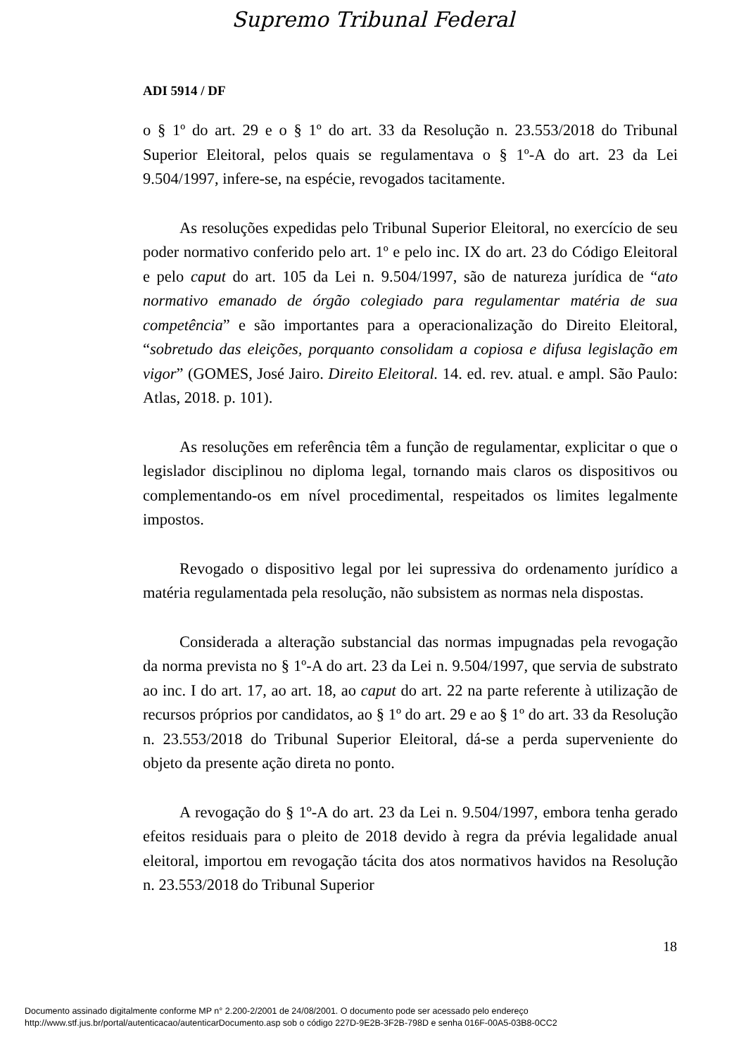Supremo Tribunal Federal
ADI 5914 / DF
o § 1º do art. 29 e o § 1º do art. 33 da Resolução n. 23.553/2018 do Tribunal Superior Eleitoral, pelos quais se regulamentava o § 1º-A do art. 23 da Lei 9.504/1997, infere-se, na espécie, revogados tacitamente.
As resoluções expedidas pelo Tribunal Superior Eleitoral, no exercício de seu poder normativo conferido pelo art. 1º e pelo inc. IX do art. 23 do Código Eleitoral e pelo caput do art. 105 da Lei n. 9.504/1997, são de natureza jurídica de “ato normativo emanado de órgão colegiado para regulamentar matéria de sua competência” e são importantes para a operacionalização do Direito Eleitoral, “sobretudo das eleições, porquanto consolidam a copiosa e difusa legislação em vigor” (GOMES, José Jairo. Direito Eleitoral. 14. ed. rev. atual. e ampl. São Paulo: Atlas, 2018. p. 101).
As resoluções em referência têm a função de regulamentar, explicitar o que o legislador disciplinou no diploma legal, tornando mais claros os dispositivos ou complementando-os em nível procedimental, respeitados os limites legalmente impostos.
Revogado o dispositivo legal por lei supressiva do ordenamento jurídico a matéria regulamentada pela resolução, não subsistem as normas nela dispostas.
Considerada a alteração substancial das normas impugnadas pela revogação da norma prevista no § 1º-A do art. 23 da Lei n. 9.504/1997, que servia de substrato ao inc. I do art. 17, ao art. 18, ao caput do art. 22 na parte referente à utilização de recursos próprios por candidatos, ao § 1º do art. 29 e ao § 1º do art. 33 da Resolução n. 23.553/2018 do Tribunal Superior Eleitoral, dá-se a perda superveniente do objeto da presente ação direta no ponto.
A revogação do § 1º-A do art. 23 da Lei n. 9.504/1997, embora tenha gerado efeitos residuais para o pleito de 2018 devido à regra da prévia legalidade anual eleitoral, importou em revogação tácita dos atos normativos havidos na Resolução n. 23.553/2018 do Tribunal Superior
18
Documento assinado digitalmente conforme MP n° 2.200-2/2001 de 24/08/2001. O documento pode ser acessado pelo endereço
http://www.stf.jus.br/portal/autenticacao/autenticarDocumento.asp sob o código 227D-9E2B-3F2B-798D e senha 016F-00A5-03B8-0CC2